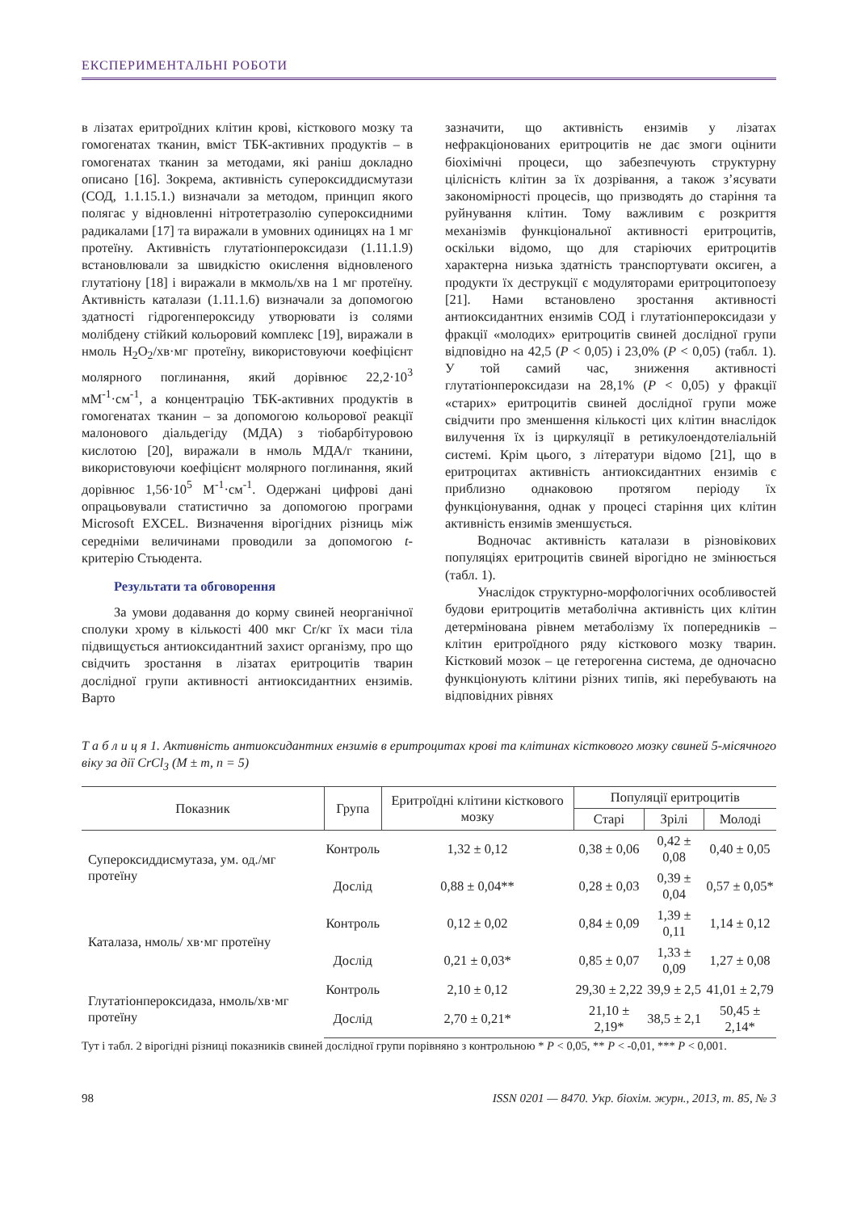ЕКСПЕРИМЕНТАЛЬНІ РОБОТИ
в лізатах еритроїдних клітин крові, кісткового мозку та гомогенатах тканин, вміст ТБК-активних продуктів – в гомогенатах тканин за методами, які раніш докладно описано [16]. Зокрема, активність супероксиддисмутази (СОД, 1.1.15.1.) визначали за методом, принцип якого полягає у відновленні нітротетразолію супероксидними радикалами [17] та виражали в умовних одиницях на 1 мг протеїну. Активність глутатіонпероксидази (1.11.1.9) встановлювали за швидкістю окислення відновленого глутатіону [18] і виражали в мкмоль/хв на 1 мг протеїну. Активність каталази (1.11.1.6) визначали за допомогою здатності гідрогенпероксиду утворювати із солями молібдену стійкий кольоровий комплекс [19], виражали в нмоль H<sub>2</sub>O<sub>2</sub>/хв·мг протеїну, використовуючи коефіцієнт молярного поглинання, який дорівнює 22,2·10<sup>3</sup> мМ<sup>-1</sup>·см<sup>-1</sup>, а концентрацію ТБК-активних продуктів в гомогенатах тканин – за допомогою кольорової реакції малонового діальдегіду (МДА) з тіобарбітуровою кислотою [20], виражали в нмоль МДА/г тканини, використовуючи коефіцієнт молярного поглинання, який дорівнює 1,56·10<sup>5</sup> М<sup>-1</sup>·см<sup>-1</sup>. Одержані цифрові дані опрацьовували статистично за допомогою програми Microsoft EXCEL. Визначення вірогідних різниць між середніми величинами проводили за допомогою t-критерію Стьюдента.
Результати та обговорення
За умови додавання до корму свиней неорганічної сполуки хрому в кількості 400 мкг Cr/кг їх маси тіла підвищується антиоксидантний захист організму, про що свідчить зростання в лізатах еритроцитів тварин дослідної групи активності антиоксидантних ензимів. Варто
зазначити, що активність ензимів у лізатах нефракціонованих еритроцитів не дає змоги оцінити біохімічні процеси, що забезпечують структурну цілісність клітин за їх дозрівання, а також з’ясувати закономірності процесів, що призводять до старіння та руйнування клітин. Тому важливим є розкриття механізмів функціональної активності еритроцитів, оскільки відомо, що для старіючих еритроцитів характерна низька здатність транспортувати оксиген, а продукти їх деструкції є модуляторами еритроцитопоезу [21]. Нами встановлено зростання активності антиоксидантних ензимів СОД і глутатіонпероксидази у фракції «молодих» еритроцитів свиней дослідної групи відповідно на 42,5 (P < 0,05) і 23,0% (P < 0,05) (табл. 1). У той самий час, зниження активності глутатіонпероксидази на 28,1% (P < 0,05) у фракції «старих» еритроцитів свиней дослідної групи може свідчити про зменшення кількості цих клітин внаслідок вилучення їх із циркуляції в ретикулоендотеліальній системі. Крім цього, з літератури відомо [21], що в еритроцитах активність антиоксидантних ензимів є приблизно однаковою протягом періоду їх функціонування, однак у процесі старіння цих клітин активність ензимів зменшується.
Водночас активність каталази в різновікових популяціях еритроцитів свиней вірогідно не змінюється (табл. 1).
Унаслідок структурно-морфологічних особливостей будови еритроцитів метаболічна активність цих клітин детермінована рівнем метаболізму їх попередників – клітин еритроїдного ряду кісткового мозку тварин. Кістковий мозок – це гетерогенна система, де одночасно функціонують клітини різних типів, які перебувають на відповідних рівнях
Т а б л и ц я 1. Активність антиоксидантних ензимів в еритроцитах крові та клітинах кісткового мозку свиней 5-місячного віку за дії CrCl<sub>3</sub> (M ± m, n = 5)
| Показник | Група | Еритроїдні клітини кісткового мозку | Популяції еритроцитів | | |
| --- | --- | --- | --- | --- | --- |
| | | | Старі | Зрілі | Молоді |
| Супероксиддисмутаза, ум. од./мг протеїну | Контроль | 1,32 ± 0,12 | 0,38 ± 0,06 | 0,42 ± 0,08 | 0,40 ± 0,05 |
| | Дослід | 0,88 ± 0,04** | 0,28 ± 0,03 | 0,39 ± 0,04 | 0,57 ± 0,05* |
| Каталаза, нмоль/ хв·мг протеїну | Контроль | 0,12 ± 0,02 | 0,84 ± 0,09 | 1,39 ± 0,11 | 1,14 ± 0,12 |
| | Дослід | 0,21 ± 0,03* | 0,85 ± 0,07 | 1,33 ± 0,09 | 1,27 ± 0,08 |
| Глутатіонпероксидаза, нмоль/хв·мг протеїну | Контроль | 2,10 ± 0,12 | 29,30 ± 2,22 | 39,9 ± 2,5 | 41,01 ± 2,79 |
| | Дослід | 2,70 ± 0,21* | 21,10 ± 2,19* | 38,5 ± 2,1 | 50,45 ± 2,14* |
Тут і табл. 2 вірогідні різниці показників свиней дослідної групи порівняно з контрольною * P < 0,05, ** P < -0,01, *** P < 0,001.
98 ISSN 0201 — 8470. Укр. біохім. журн., 2013, т. 85, № 3